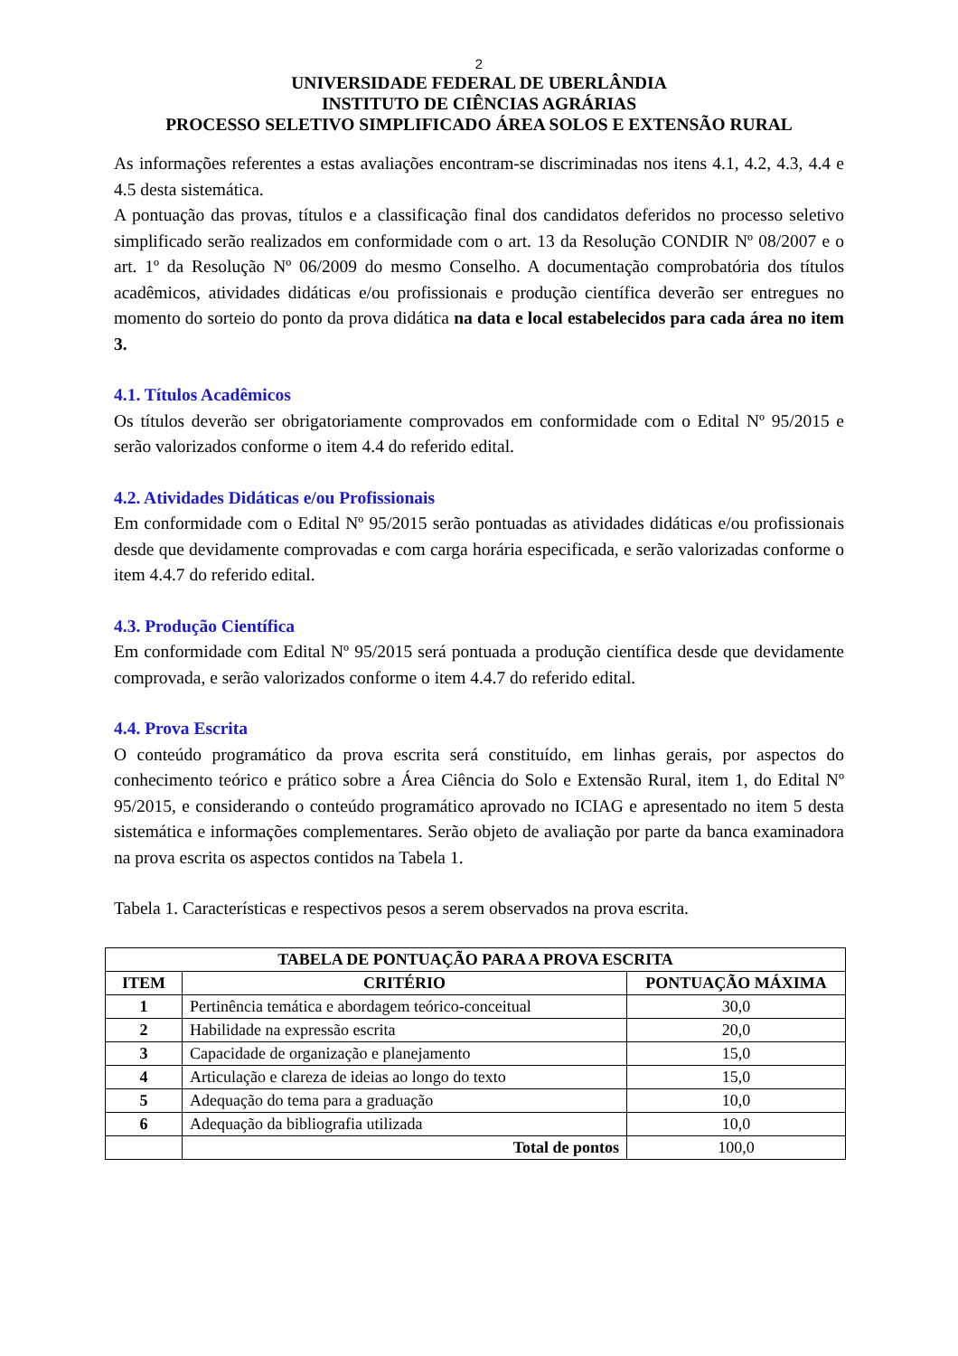2
UNIVERSIDADE FEDERAL DE UBERLÂNDIA
INSTITUTO DE CIÊNCIAS AGRÁRIAS
PROCESSO SELETIVO SIMPLIFICADO ÁREA SOLOS E EXTENSÃO RURAL
As informações referentes a estas avaliações encontram-se discriminadas nos itens 4.1, 4.2, 4.3, 4.4 e 4.5 desta sistemática.
A pontuação das provas, títulos e a classificação final dos candidatos deferidos no processo seletivo simplificado serão realizados em conformidade com o art. 13 da Resolução CONDIR Nº 08/2007 e o art. 1º da Resolução Nº 06/2009 do mesmo Conselho. A documentação comprobatória dos títulos acadêmicos, atividades didáticas e/ou profissionais e produção científica deverão ser entregues no momento do sorteio do ponto da prova didática na data e local estabelecidos para cada área no item 3.
4.1. Títulos Acadêmicos
Os títulos deverão ser obrigatoriamente comprovados em conformidade com o Edital Nº 95/2015 e serão valorizados conforme o item 4.4 do referido edital.
4.2. Atividades Didáticas e/ou Profissionais
Em conformidade com o Edital Nº 95/2015 serão pontuadas as atividades didáticas e/ou profissionais desde que devidamente comprovadas e com carga horária especificada, e serão valorizadas conforme o item 4.4.7 do referido edital.
4.3. Produção Científica
Em conformidade com Edital Nº 95/2015 será pontuada a produção científica desde que devidamente comprovada, e serão valorizados conforme o item 4.4.7 do referido edital.
4.4. Prova Escrita
O conteúdo programático da prova escrita será constituído, em linhas gerais, por aspectos do conhecimento teórico e prático sobre a Área Ciência do Solo e Extensão Rural, item 1, do Edital Nº 95/2015, e considerando o conteúdo programático aprovado no ICIAG e apresentado no item 5 desta sistemática e informações complementares. Serão objeto de avaliação por parte da banca examinadora na prova escrita os aspectos contidos na Tabela 1.
Tabela 1. Características e respectivos pesos a serem observados na prova escrita.
| TABELA DE PONTUAÇÃO PARA A PROVA ESCRITA | | |
| --- | --- | --- |
| ITEM | CRITÉRIO | PONTUAÇÃO MÁXIMA |
| 1 | Pertinência temática e abordagem teórico-conceitual | 30,0 |
| 2 | Habilidade na expressão escrita | 20,0 |
| 3 | Capacidade de organização e planejamento | 15,0 |
| 4 | Articulação e clareza de ideias ao longo do texto | 15,0 |
| 5 | Adequação do tema para a graduação | 10,0 |
| 6 | Adequação da bibliografia utilizada | 10,0 |
| | Total de pontos | 100,0 |